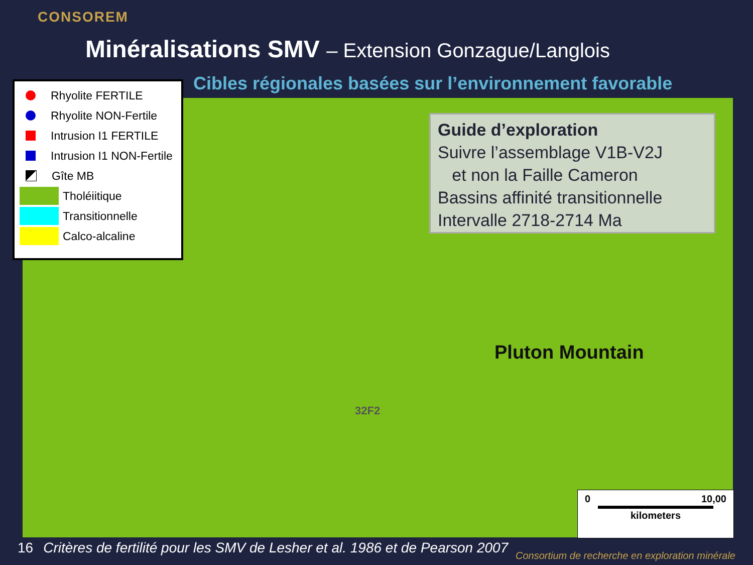CONSOREM
Minéralisations SMV – Extension Gonzague/Langlois
Cibles régionales basées sur l’environnement favorable
Rhyolite FERTILE
Rhyolite NON-Fertile
Intrusion I1 FERTILE
Intrusion I1 NON-Fertile
Gîte MB
Tholéiitique
Transitionnelle
Calco-alcaline
Guide d’exploration
Suivre l’assemblage V1B-V2J
et non la Faille Cameron
Bassins affinité transitionnelle
Intervalle 2718-2714 Ma
Pluton Mountain
32F2
0 10,00
kilometers
16 Critères de fertilité pour les SMV de Lesher et al. 1986 et de Pearson 2007
Consortium de recherche en exploration minérale